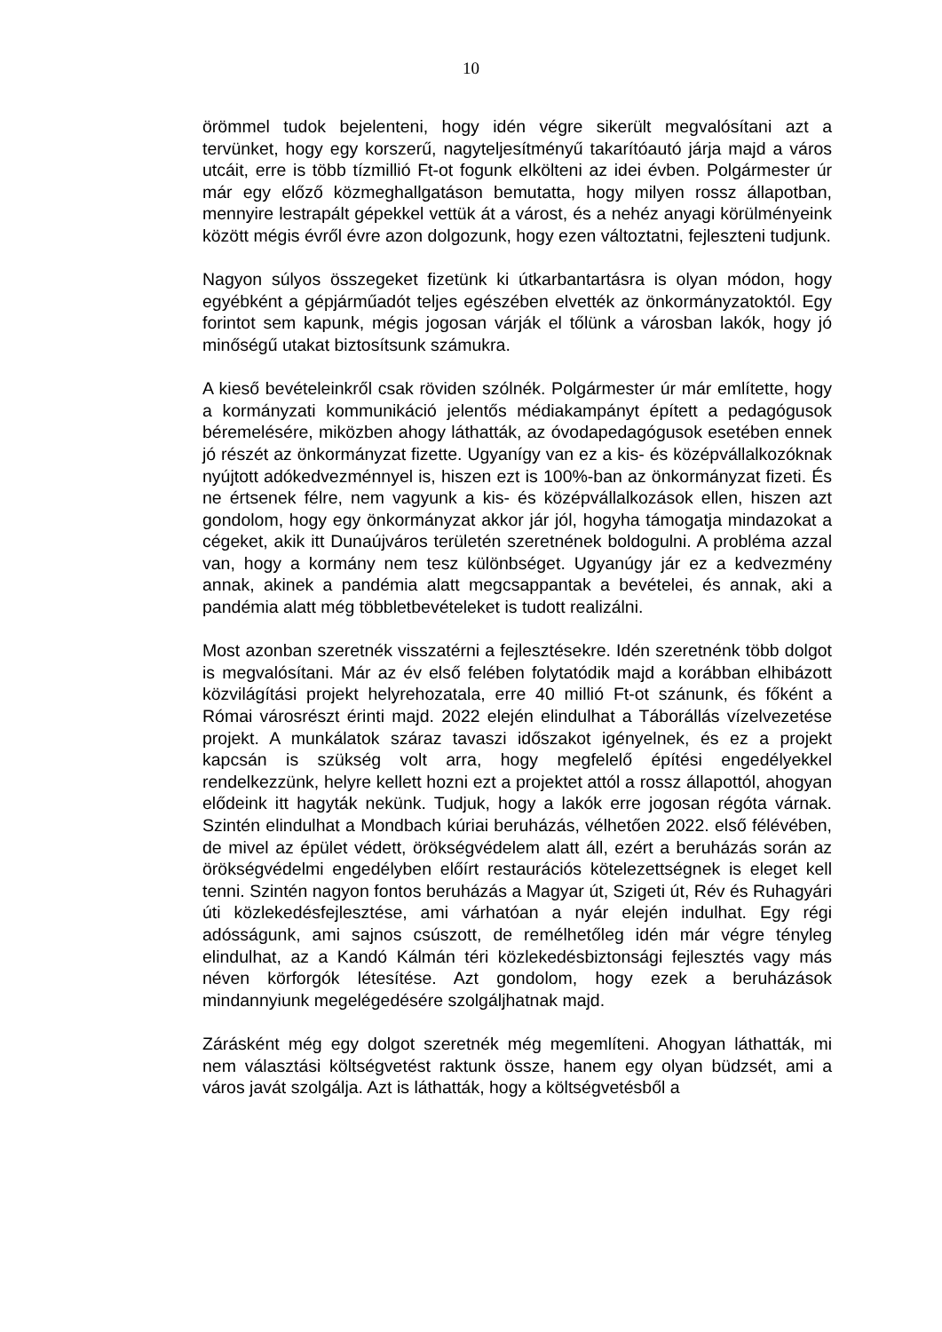10
örömmel tudok bejelenteni, hogy idén végre sikerült megvalósítani azt a tervünket, hogy egy korszerű, nagyteljesítményű takarítóautó járja majd a város utcáit, erre is több tízmillió Ft-ot fogunk elkölteni az idei évben. Polgármester úr már egy előző közmeghallgatáson bemutatta, hogy milyen rossz állapotban, mennyire lestrapált gépekkel vettük át a várost, és a nehéz anyagi körülményeink között mégis évről évre azon dolgozunk, hogy ezen változtatni, fejleszteni tudjunk.
Nagyon súlyos összegeket fizetünk ki útkarbantartásra is olyan módon, hogy egyébként a gépjárműadót teljes egészében elvették az önkormányzatoktól. Egy forintot sem kapunk, mégis jogosan várják el tőlünk a városban lakók, hogy jó minőségű utakat biztosítsunk számukra.
A kieső bevételeinkről csak röviden szólnék. Polgármester úr már említette, hogy a kormányzati kommunikáció jelentős médiakampányt épített a pedagógusok béremelésére, miközben ahogy láthatták, az óvodapedagógusok esetében ennek jó részét az önkormányzat fizette. Ugyanígy van ez a kis- és középvállalkozóknak nyújtott adókedvezménnyel is, hiszen ezt is 100%-ban az önkormányzat fizeti. És ne értsenek félre, nem vagyunk a kis- és középvállalkozások ellen, hiszen azt gondolom, hogy egy önkormányzat akkor jár jól, hogyha támogatja mindazokat a cégeket, akik itt Dunaújváros területén szeretnének boldogulni. A probléma azzal van, hogy a kormány nem tesz különbséget. Ugyanúgy jár ez a kedvezmény annak, akinek a pandémia alatt megcsappantak a bevételei, és annak, aki a pandémia alatt még többletbevételeket is tudott realizálni.
Most azonban szeretnék visszatérni a fejlesztésekre. Idén szeretnénk több dolgot is megvalósítani. Már az év első felében folytatódik majd a korábban elhibázott közvilágítási projekt helyrehozatala, erre 40 millió Ft-ot szánunk, és főként a Római városrészt érinti majd. 2022 elején elindulhat a Táborállás vízelvezetése projekt. A munkálatok száraz tavaszi időszakot igényelnek, és ez a projekt kapcsán is szükség volt arra, hogy megfelelő építési engedélyekkel rendelkezzünk, helyre kellett hozni ezt a projektet attól a rossz állapottól, ahogyan elődeink itt hagyták nekünk. Tudjuk, hogy a lakók erre jogosan régóta várnak. Szintén elindulhat a Mondbach kúriai beruházás, vélhetően 2022. első félévében, de mivel az épület védett, örökségvédelem alatt áll, ezért a beruházás során az örökségvédelmi engedélyben előírt restaurációs kötelezettségnek is eleget kell tenni. Szintén nagyon fontos beruházás a Magyar út, Szigeti út, Rév és Ruhagyári úti közlekedésfejlesztése, ami várhatóan a nyár elején indulhat. Egy régi adósságunk, ami sajnos csúszott, de remélhetőleg idén már végre tényleg elindulhat, az a Kandó Kálmán téri közlekedésbiztonsági fejlesztés vagy más néven körforgók létesítése. Azt gondolom, hogy ezek a beruházások mindannyiunk megelégedésére szolgáljhatnak majd.
Zárásként még egy dolgot szeretnék még megemlíteni. Ahogyan láthatták, mi nem választási költségvetést raktunk össze, hanem egy olyan büdzsét, ami a város javát szolgálja. Azt is láthatták, hogy a költségvetésből a